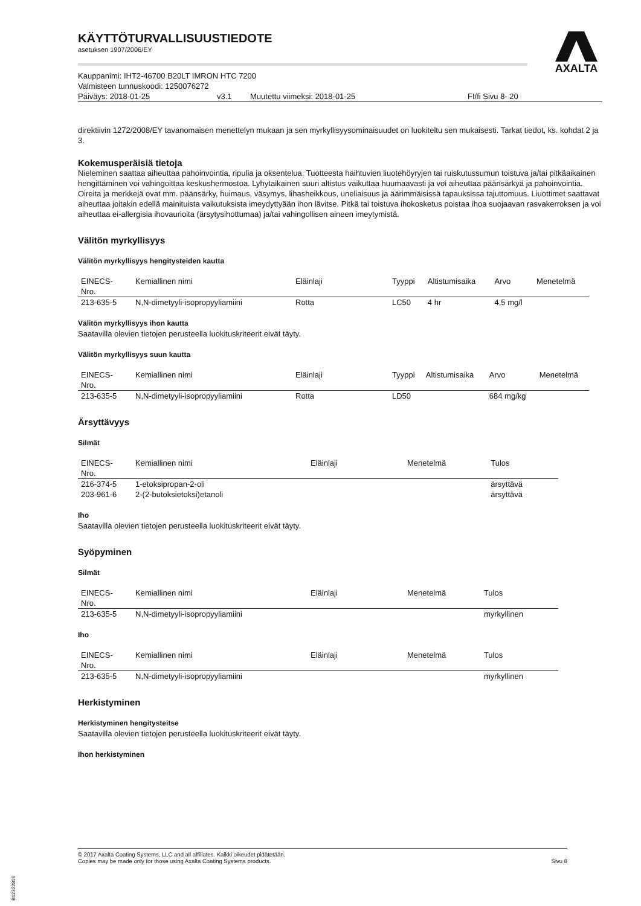AXALTA
KÄYTTÖTURVALLISUUSTIEDOTE
asetuksen 1907/2006/EY
Kauppanimi: IHT2-46700 B20LT IMRON HTC 7200
Valmisteen tunnuskoodi: 1250076272
Päiväys: 2018-01-25 v3.1 Muutettu viimeksi: 2018-01-25 FI/fi Sivu 8- 20
direktiivin 1272/2008/EY tavanomaisen menettelyn mukaan ja sen myrkyllisyysominaisuudet on luokiteltu sen mukaisesti. Tarkat tiedot, ks. kohdat 2 ja 3.
Kokemusperäisiä tietoja
Nieleminen saattaa aiheuttaa pahoinvointia, ripulia ja oksentelua. Tuotteesta haihtuvien liuotehöyryjen tai ruiskutussumun toistuva ja/tai pitkäaikainen hengittäminen voi vahingoittaa keskushermostoa. Lyhytaikainen suuri altistus vaikuttaa huumaavasti ja voi aiheuttaa päänsärkyä ja pahoinvointia. Oireita ja merkkejä ovat mm. päänsärky, huimaus, väsymys, lihasheikkous, uneliaisuus ja äärimmäisissä tapauksissa tajuttomuus. Liuottimet saattavat aiheuttaa joitakin edellä mainituista vaikutuksista imeydyttyään ihon lävitse. Pitkä tai toistuva ihokosketus poistaa ihoa suojaavan rasvakerroksen ja voi aiheuttaa ei-allergisia ihovaurioita (ärsytysihottumaa) ja/tai vahingollisen aineen imeytymistä.
Välitön myrkyllisyys
Välitön myrkyllisyys hengitysteiden kautta
| EINECS- Nro. | Kemiallinen nimi | Eläinlaji | Tyyppi | Altistumisaika | Arvo | Menetelmä |
| --- | --- | --- | --- | --- | --- | --- |
| 213-635-5 | N,N-dimetyyli-isopropyyliamiini | Rotta | LC50 | 4 hr | 4,5 mg/l | |
Välitön myrkyllisyys ihon kautta
Saatavilla olevien tietojen perusteella luokituskriteerit eivät täyty.
Välitön myrkyllisyys suun kautta
| EINECS- Nro. | Kemiallinen nimi | Eläinlaji | Tyyppi | Altistumisaika | Arvo | Menetelmä |
| --- | --- | --- | --- | --- | --- | --- |
| 213-635-5 | N,N-dimetyyli-isopropyyliamiini | Rotta | LD50 | | 684 mg/kg | |
Ärsyttävyys
Silmät
| EINECS- Nro. | Kemiallinen nimi | Eläinlaji | Menetelmä | Tulos |
| --- | --- | --- | --- | --- |
| 216-374-5 | 1-etoksipropan-2-oli | | | ärsyttävä |
| 203-961-6 | 2-(2-butoksietoksi)etanoli | | | ärsyttävä |
Iho
Saatavilla olevien tietojen perusteella luokituskriteerit eivät täyty.
Syöpyminen
Silmät
| EINECS- Nro. | Kemiallinen nimi | Eläinlaji | Menetelmä | Tulos |
| --- | --- | --- | --- | --- |
| 213-635-5 | N,N-dimetyyli-isopropyyliamiini | | | myrkyllinen |
Iho
| EINECS- Nro. | Kemiallinen nimi | Eläinlaji | Menetelmä | Tulos |
| --- | --- | --- | --- | --- |
| 213-635-5 | N,N-dimetyyli-isopropyyliamiini | | | myrkyllinen |
Herkistyminen
Herkistyminen hengitysteitse
Saatavilla olevien tietojen perusteella luokituskriteerit eivät täyty.
Ihon herkistyminen
© 2017 Axalta Coating Systems, LLC and all affiliates. Kaikki oikeudet pidätetään.
Copies may be made only for those using Axalta Coating Systems products.
Sivu 8
B12322806